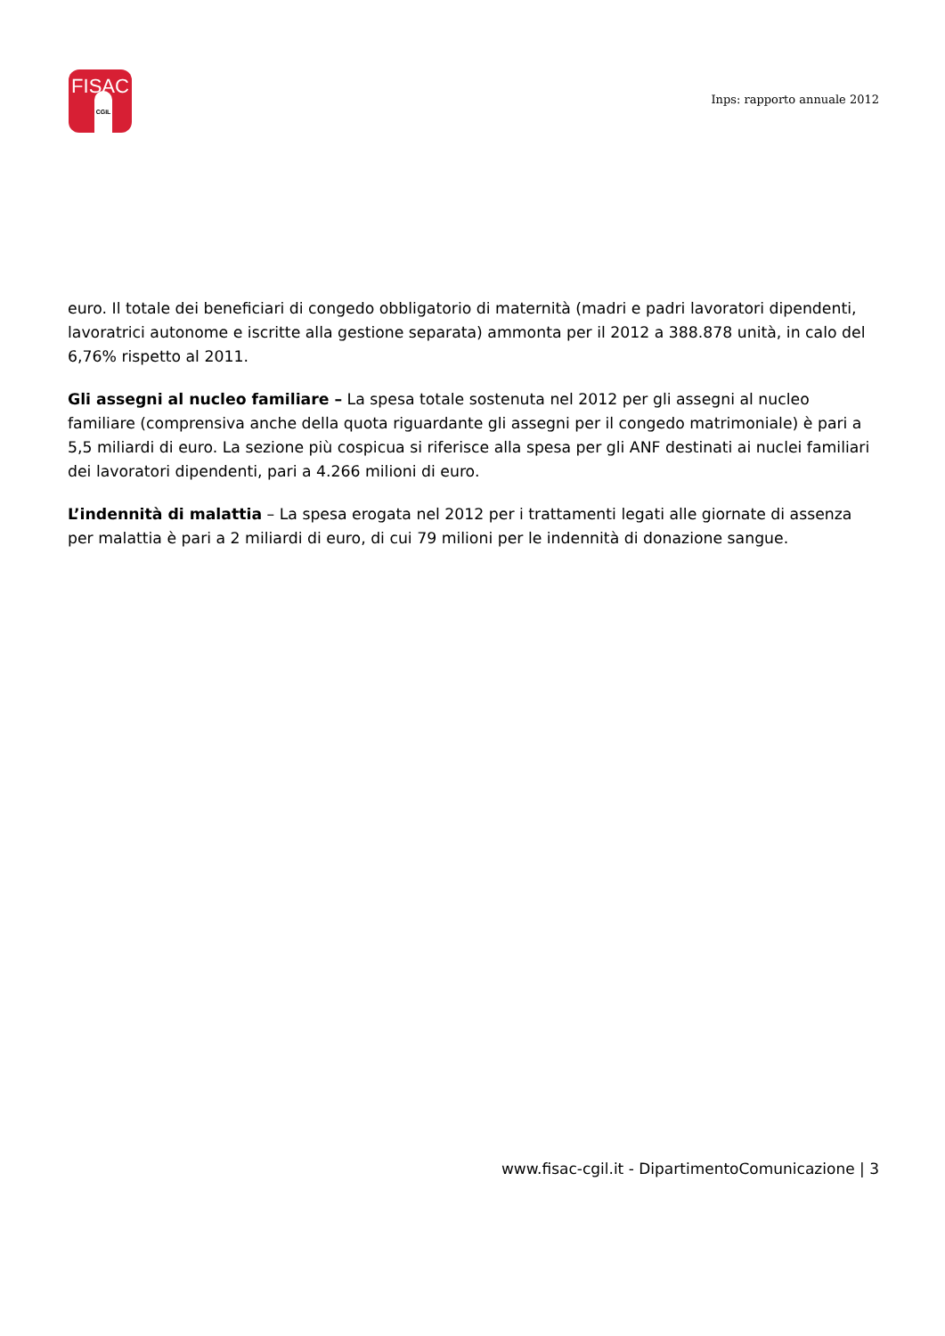FISAC
CGIL
Inps: rapporto annuale 2012
euro. Il totale dei beneficiari di congedo obbligatorio di maternità (madri e padri lavoratori dipendenti, lavoratrici autonome e iscritte alla gestione separata) ammonta per il 2012 a 388.878 unità, in calo del 6,76% rispetto al 2011.
Gli assegni al nucleo familiare – La spesa totale sostenuta nel 2012 per gli assegni al nucleo familiare (comprensiva anche della quota riguardante gli assegni per il congedo matrimoniale) è pari a 5,5 miliardi di euro. La sezione più cospicua si riferisce alla spesa per gli ANF destinati ai nuclei familiari dei lavoratori dipendenti, pari a 4.266 milioni di euro.
L’indennità di malattia – La spesa erogata nel 2012 per i trattamenti legati alle giornate di assenza per malattia è pari a 2 miliardi di euro, di cui 79 milioni per le indennità di donazione sangue.
www.fisac-cgil.it - DipartimentoComunicazione | 3